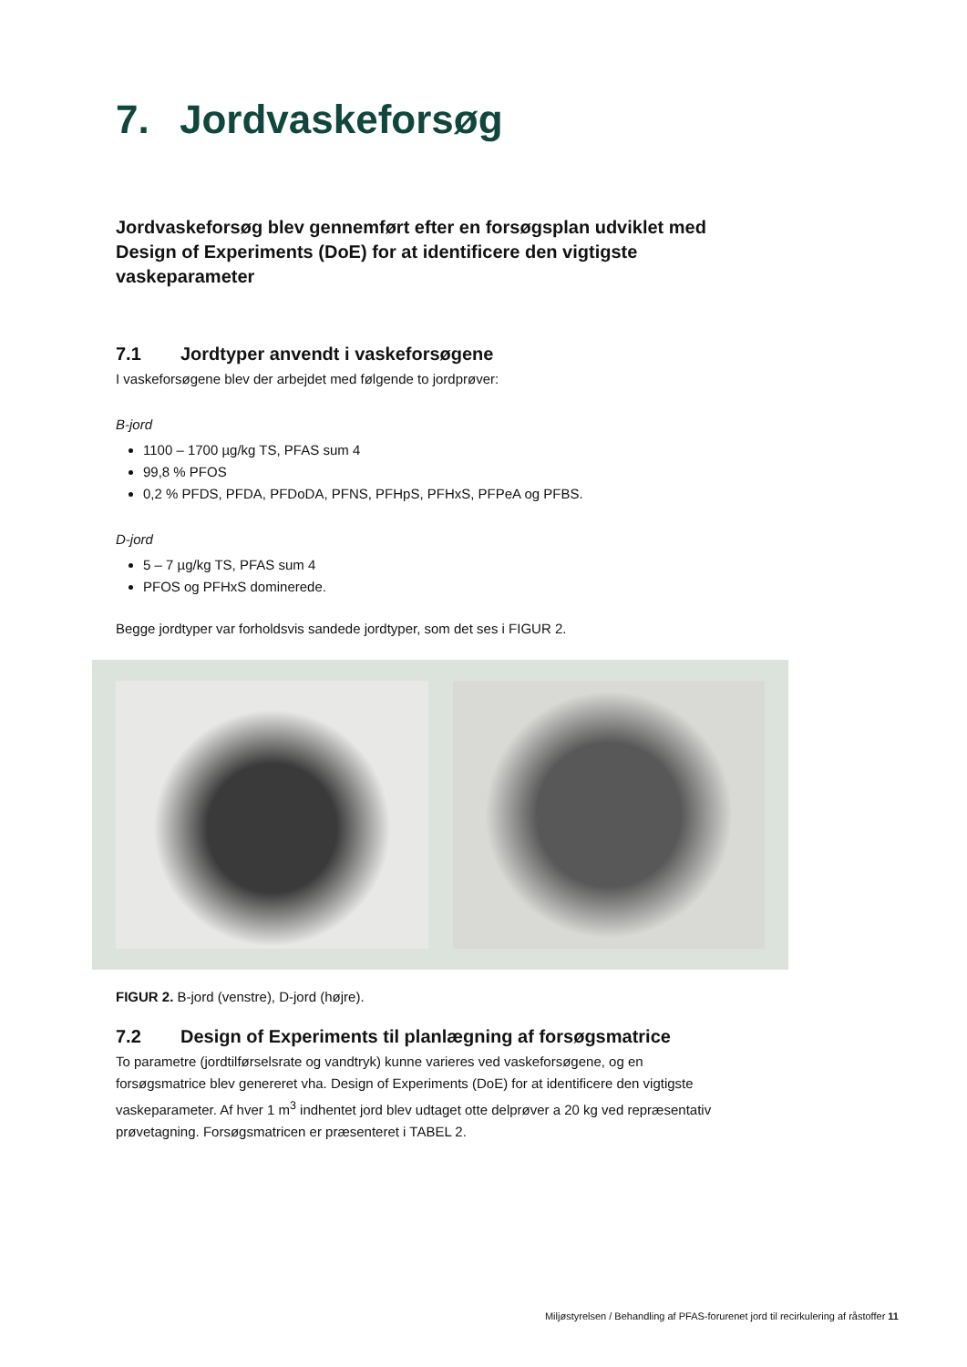7. Jordvaskeforsøg
Jordvaskeforsøg blev gennemført efter en forsøgsplan udviklet med Design of Experiments (DoE) for at identificere den vigtigste vaskeparameter
7.1 Jordtyper anvendt i vaskeforsøgene
I vaskeforsøgene blev der arbejdet med følgende to jordprøver:
B-jord
1100 – 1700 µg/kg TS, PFAS sum 4
99,8 % PFOS
0,2 % PFDS, PFDA, PFDoDA, PFNS, PFHpS, PFHxS, PFPeA og PFBS.
D-jord
5 – 7 µg/kg TS, PFAS sum 4
PFOS og PFHxS dominerede.
Begge jordtyper var forholdsvis sandede jordtyper, som det ses i FIGUR 2.
FIGUR 2. B-jord (venstre), D-jord (højre).
7.2 Design of Experiments til planlægning af forsøgsmatrice
To parametre (jordtilførselsrate og vandtryk) kunne varieres ved vaskeforsøgene, og en forsøgsmatrice blev genereret vha. Design of Experiments (DoE) for at identificere den vigtigste vaskeparameter. Af hver 1 m<sup>3</sup> indhentet jord blev udtaget otte delprøver a 20 kg ved repræsentativ prøvetagning. Forsøgsmatricen er præsenteret i TABEL 2.
Miljøstyrelsen / Behandling af PFAS-forurenet jord til recirkulering af råstoffer 11